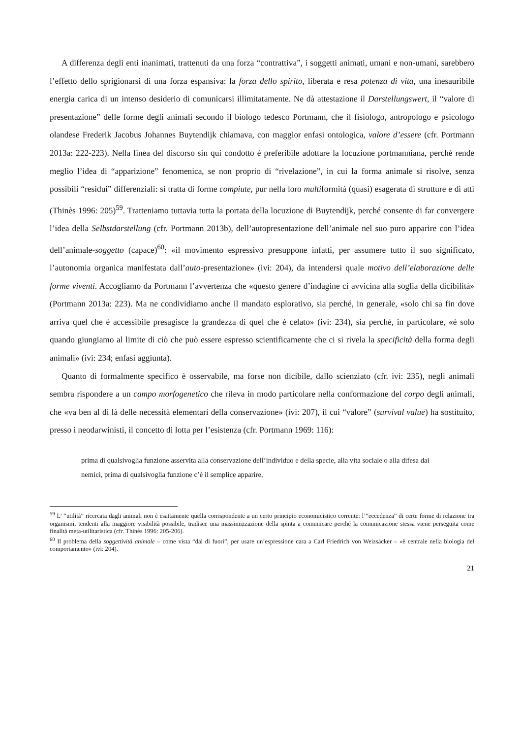A differenza degli enti inanimati, trattenuti da una forza “contrattiva”, i soggetti animati, umani e non-umani, sarebbero l’effetto dello sprigionarsi di una forza espansiva: la forza dello spirito, liberata e resa potenza di vita, una inesauribile energia carica di un intenso desiderio di comunicarsi illimitatamente. Ne dà attestazione il Darstellungswert, il “valore di presentazione” delle forme degli animali secondo il biologo tedesco Portmann, che il fisiologo, antropologo e psicologo olandese Frederik Jacobus Johannes Buytendijk chiamava, con maggior enfasi ontologica, valore d’essere (cfr. Portmann 2013a: 222-223). Nella linea del discorso sin qui condotto è preferibile adottare la locuzione portmanniana, perché rende meglio l’idea di “apparizione” fenomenica, se non proprio di “rivelazione”, in cui la forma animale si risolve, senza possibili “residui” differenziali: si tratta di forme compiute, pur nella loro multiformità (quasi) esagerata di strutture e di atti (Thinès 1996: 205)<sup>59</sup>. Tratteniamo tuttavia tutta la portata della locuzione di Buytendijk, perché consente di far convergere l’idea della Selbstdarstellung (cfr. Portmann 2013b), dell’autopresentazione dell’animale nel suo puro apparire con l’idea dell’animale-soggetto (capace)<sup>60</sup>: «il movimento espressivo presuppone infatti, per assumere tutto il suo significato, l’autonomia organica manifestata dall’auto-presentazione» (ivi: 204), da intendersi quale motivo dell’elaborazione delle forme viventi. Accogliamo da Portmann l’avvertenza che «questo genere d’indagine ci avvicina alla soglia della dicibilità» (Portmann 2013a: 223). Ma ne condividiamo anche il mandato esplorativo, sia perché, in generale, «solo chi sa fin dove arriva quel che è accessibile presagisce la grandezza di quel che è celato» (ivi: 234), sia perché, in particolare, «è solo quando giungiamo al limite di ciò che può essere espresso scientificamente che ci si rivela la specificità della forma degli animali» (ivi: 234; enfasi aggiunta).
Quanto di formalmente specifico è osservabile, ma forse non dicibile, dallo scienziato (cfr. ivi: 235), negli animali sembra rispondere a un campo morfogenetico che rileva in modo particolare nella conformazione del corpo degli animali, che «va ben al di là delle necessità elementari della conservazione» (ivi: 207), il cui “valore” (survival value) ha sostituito, presso i neodarwinisti, il concetto di lotta per l’esistenza (cfr. Portmann 1969: 116):
prima di qualsivoglia funzione asservita alla conservazione dell’individuo e della specie, alla vita sociale o alla difesa dai nemici, prima di qualsivoglia funzione c’è il semplice apparire,
<sup>59</sup> L’ “utilità” ricercata dagli animali non è esattamente quella corrispondente a un certo principio economicistico corrente: l’“eccedenza” di certe forme di relazione tra organismi, tendenti alla maggiore visibilità possibile, tradisce una massimizzazione della spinta a comunicare perché la comunicazione stessa viene perseguita come finalità meta-utilitaristica (cfr. Thinès 1996: 205-206).
<sup>60</sup> Il problema della soggettività animale – come vista “dal di fuori”, per usare un’espressione cara a Carl Friedrich von Weizsäcker – «è centrale nella biologia del comportamento» (ivi: 204).
21